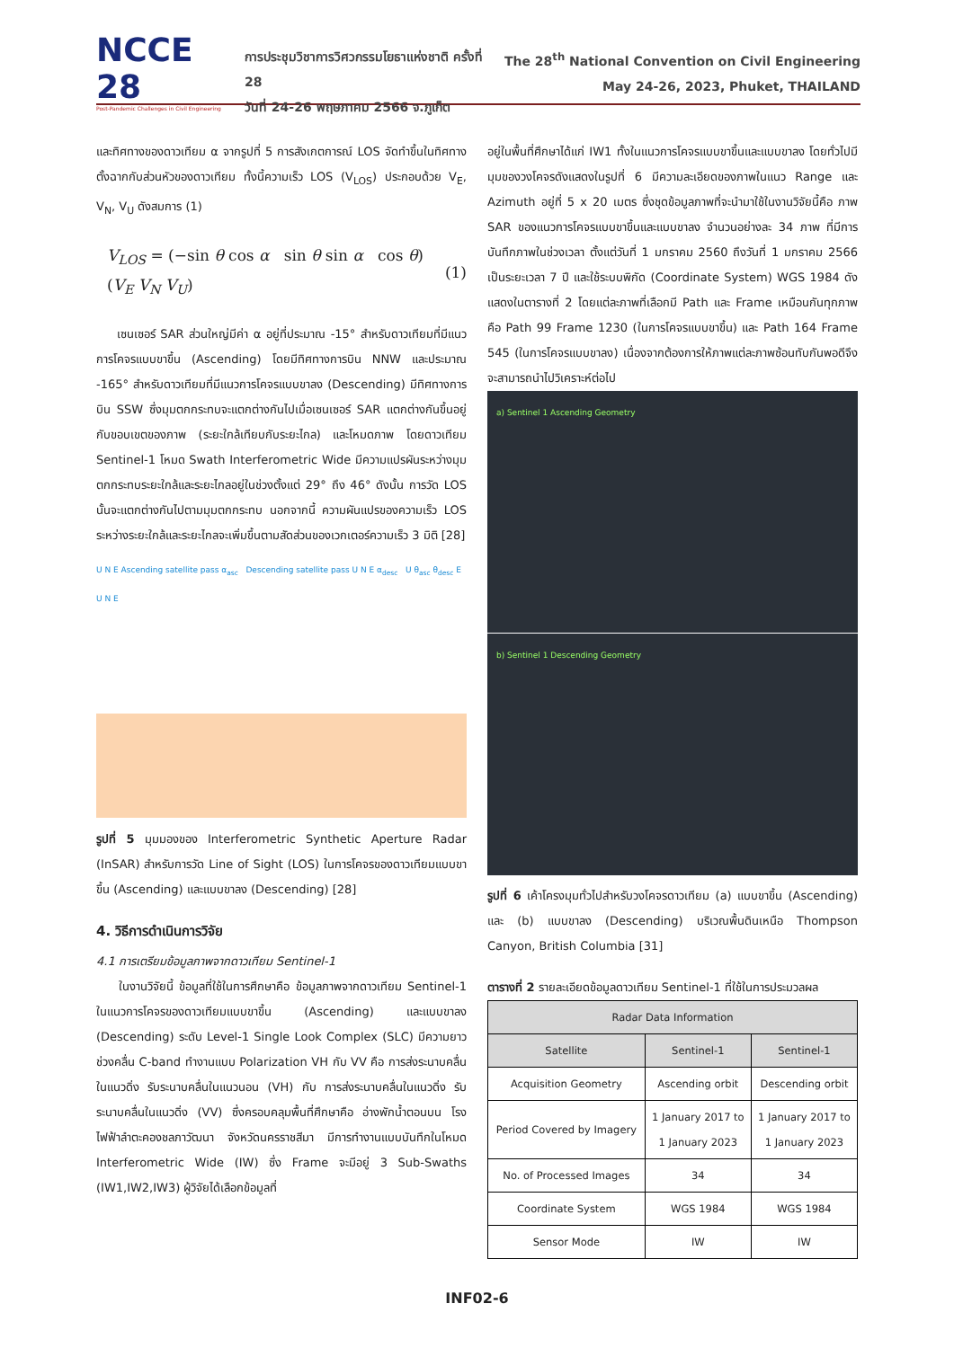NCCE 28
Post-Pandemic Challenges in Civil Engineering
การประชุมวิชาการวิศวกรรมโยธาแห่งชาติ ครั้งที่ 28
วันที่ 24-26 พฤษภาคม 2566 จ.ภูเก็ต
The 28<sup>th</sup> National Convention on Civil Engineering
May 24-26, 2023, Phuket, THAILAND
และทิศทางของดาวเทียม α จากรูปที่ 5 การสังเกตการณ์ LOS จัดทำขึ้นในทิศทางตั้งฉากกับส่วนหัวของดาวเทียม ทั้งนี้ความเร็ว LOS (V<sub>LOS</sub>) ประกอบด้วย V<sub>E</sub>, V<sub>N</sub>, V<sub>U</sub> ดังสมการ (1)
V<sub>LOS</sub> = (−sin θ cos α sin θ sin α cos θ) (V<sub>E</sub> V<sub>N</sub> V<sub>U</sub>) (1)
เซนเซอร์ SAR ส่วนใหญ่มีค่า α อยู่ที่ประมาณ -15° สำหรับดาวเทียมที่มีแนวการโคจรแบบขาขึ้น (Ascending) โดยมีทิศทางการบิน NNW และประมาณ -165° สำหรับดาวเทียมที่มีแนวการโคจรแบบขาลง (Descending) มีทิศทางการบิน SSW ซึ่งมุมตกกระทบจะแตกต่างกันไปเมื่อเซนเซอร์ SAR แตกต่างกันขึ้นอยู่กับขอบเขตของภาพ (ระยะใกล้เทียบกับระยะไกล) และโหมดภาพ โดยดาวเทียม Sentinel-1 โหมด Swath Interferometric Wide มีความแปรผันระหว่างมุมตกกระทบระยะใกล้และระยะไกลอยู่ในช่วงตั้งแต่ 29° ถึง 46° ดังนั้น การวัด LOS นั้นจะแตกต่างกันไปตามมุมตกกระทบ นอกจากนี้ ความผันแปรของความเร็ว LOS ระหว่างระยะใกล้และระยะไกลจะเพิ่มขึ้นตามสัดส่วนของเวกเตอร์ความเร็ว 3 มิติ [28]
U N E Ascending satellite pass α<sub>asc</sub> Descending satellite pass U N E α<sub>desc</sub> U θ<sub>asc</sub> θ<sub>desc</sub> E U N E
รูปที่ 5 มุมมองของ Interferometric Synthetic Aperture Radar (InSAR) สำหรับการวัด Line of Sight (LOS) ในการโคจรของดาวเทียมแบบขาขึ้น (Ascending) และแบบขาลง (Descending) [28]
4. วิธีการดำเนินการวิจัย
4.1 การเตรียมข้อมูลภาพจากดาวเทียม Sentinel-1
ในงานวิจัยนี้ ข้อมูลที่ใช้ในการศึกษาคือ ข้อมูลภาพจากดาวเทียม Sentinel-1 ในแนวการโคจรของดาวเทียมแบบขาขึ้น (Ascending) และแบบขาลง (Descending) ระดับ Level-1 Single Look Complex (SLC) มีความยาวช่วงคลื่น C-band ทำงานแบบ Polarization VH กับ VV คือ การส่งระนาบคลื่นในแนวดิ่ง รับระนาบคลื่นในแนวนอน (VH) กับ การส่งระนาบคลื่นในแนวดิ่ง รับระนาบคลื่นในแนวดิ่ง (VV) ซึ่งครอบคลุมพื้นที่ศึกษาคือ อ่างพักน้ำตอนบน โรงไฟฟ้าลำตะคองชลภาวัฒนา จังหวัดนครราชสีมา มีการทำงานแบบบันทึกในโหมด Interferometric Wide (IW) ซึ่ง Frame จะมีอยู่ 3 Sub-Swaths (IW1,IW2,IW3) ผู้วิจัยได้เลือกข้อมูลที่
อยู่ในพื้นที่ศึกษาได้แก่ IW1 ทั้งในแนวการโคจรแบบขาขึ้นและแบบขาลง โดยทั่วไปมีมุมของวงโคจรดังแสดงในรูปที่ 6 มีความละเอียดของภาพในแนว Range และ Azimuth อยู่ที่ 5 x 20 เมตร ซึ่งชุดข้อมูลภาพที่จะนำมาใช้ในงานวิจัยนี้คือ ภาพ SAR ของแนวการโคจรแบบขาขึ้นและแบบขาลง จำนวนอย่างละ 34 ภาพ ที่มีการบันทึกภาพในช่วงเวลา ตั้งแต่วันที่ 1 มกราคม 2560 ถึงวันที่ 1 มกราคม 2566 เป็นระยะเวลา 7 ปี และใช้ระบบพิกัด (Coordinate System) WGS 1984 ดังแสดงในตารางที่ 2 โดยแต่ละภาพที่เลือกมี Path และ Frame เหมือนกันทุกภาพ คือ Path 99 Frame 1230 (ในการโคจรแบบขาขึ้น) และ Path 164 Frame 545 (ในการโคจรแบบขาลง) เนื่องจากต้องการให้ภาพแต่ละภาพซ้อนทับกันพอดีจึงจะสามารถนำไปวิเคราะห์ต่อไป
a) Sentinel 1 Ascending Geometry
b) Sentinel 1 Descending Geometry
รูปที่ 6 เค้าโครงมุมทั่วไปสำหรับวงโคจรดาวเทียม (a) แบบขาขึ้น (Ascending) และ (b) แบบขาลง (Descending) บริเวณพื้นดินเหนือ Thompson Canyon, British Columbia [31]
ตารางที่ 2 รายละเอียดข้อมูลดาวเทียม Sentinel-1 ที่ใช้ในการประมวลผล
| Radar Data Information | | |
| --- | --- | --- |
| Satellite | Sentinel-1 | Sentinel-1 |
| Acquisition Geometry | Ascending orbit | Descending orbit |
| Period Covered by Imagery | 1 January 2017 to 1 January 2023 | 1 January 2017 to 1 January 2023 |
| No. of Processed Images | 34 | 34 |
| Coordinate System | WGS 1984 | WGS 1984 |
| Sensor Mode | IW | IW |
INF02-6